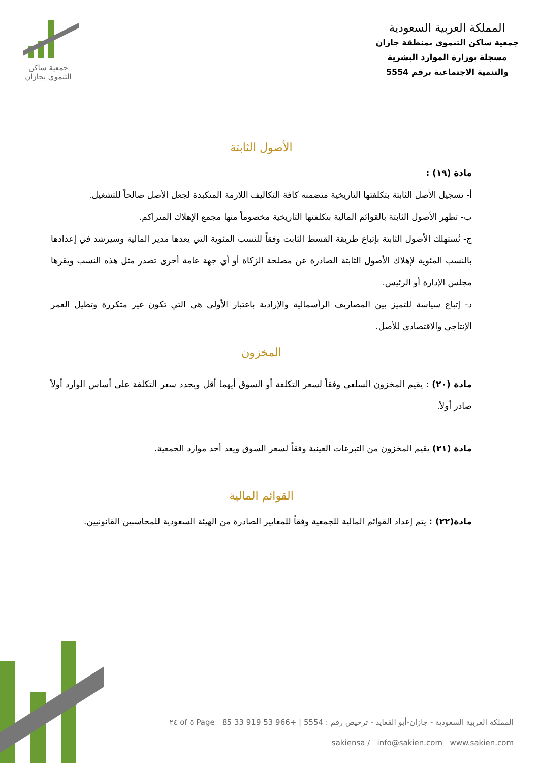جمعية ساكن
التنموي بجازان
المملكة العربية السعودية
جمعية ساكن التنموي بمنطقة جازان
مسجلة بوزارة الموارد البشرية
والتنمية الاجتماعية برقم 5554
الأصول الثابتة
مادة (١٩) :
أ- تسجيل الأصل الثابتة بتكلفتها التاريخية متضمنه كافة التكاليف اللازمة المتكبدة لجعل الأصل صالحاً للتشغيل.
ب- تظهر الأصول الثابتة بالقوائم المالية بتكلفتها التاريخية مخصوماً منها مجمع الإهلاك المتراكم.
ج- تُستهلك الأصول الثابتة بإتباع طريقة القسط الثابت وفقاً للنسب المئوية التي يعدها مدير المالية وسيرشد في إعدادها بالنسب المئوية لإهلاك الأصول الثابتة الصادرة عن مصلحة الزكاة أو أي جهة عامة أخرى تصدر مثل هذه النسب ويقرها مجلس الإدارة أو الرئيس.
د- إتباع سياسة للتميز بين المصاريف الرأسمالية والإرادية باعتبار الأولى هي التي تكون غير متكررة وتطيل العمر الإنتاجي والاقتصادي للأصل.
المخزون
مادة (٢٠) : يقيم المخزون السلعي وفقاً لسعر التكلفة أو السوق أيهما أقل ويحدد سعر التكلفة على أساس الوارد أولاً صادر أولاً.
مادة (٢١) يقيم المخزون من التبرعات العينية وفقاً لسعر السوق ويعد أحد موارد الجمعية.
القوائم المالية
مادة(٢٢) : يتم إعداد القوائم المالية للجمعية وفقاً للمعايير الصادرة من الهيئة السعودية للمحاسبين القانونيين.
المملكة العربية السعودية - جازان-أبو القعايد - ترخيص رقم : 5554 | +966 53 919 33 85 Page ٥ of ٢٤
sakiensa / info@sakien.com www.sakien.com